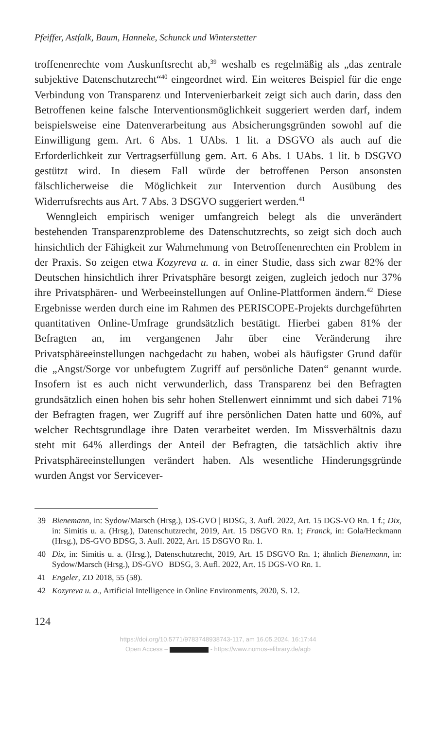Pfeiffer, Astfalk, Baum, Hanneke, Schunck und Winterstetter
troffenenrechte vom Auskunftsrecht ab,<sup>39</sup> weshalb es regelmäßig als „das zentrale subjektive Datenschutzrecht“<sup>40</sup> eingeordnet wird. Ein weiteres Beispiel für die enge Verbindung von Transparenz und Intervenierbarkeit zeigt sich auch darin, dass den Betroffenen keine falsche Interventionsmöglichkeit suggeriert werden darf, indem beispielsweise eine Datenverarbeitung aus Absicherungsgründen sowohl auf die Einwilligung gem. Art. 6 Abs. 1 UAbs. 1 lit. a DSGVO als auch auf die Erforderlichkeit zur Vertragserfüllung gem. Art. 6 Abs. 1 UAbs. 1 lit. b DSGVO gestützt wird. In diesem Fall würde der betroffenen Person ansonsten fälschlicherweise die Möglichkeit zur Intervention durch Ausübung des Widerrufsrechts aus Art. 7 Abs. 3 DSGVO suggeriert werden.<sup>41</sup>
Wenngleich empirisch weniger umfangreich belegt als die unverändert bestehenden Transparenzprobleme des Datenschutzrechts, so zeigt sich doch auch hinsichtlich der Fähigkeit zur Wahrnehmung von Betroffenenrechten ein Problem in der Praxis. So zeigen etwa Kozyreva u. a. in einer Studie, dass sich zwar 82% der Deutschen hinsichtlich ihrer Privatsphäre besorgt zeigen, zugleich jedoch nur 37% ihre Privatsphären- und Werbeeinstellungen auf Online-Plattformen ändern.<sup>42</sup> Diese Ergebnisse werden durch eine im Rahmen des PERISCOPE-Projekts durchgeführten quantitativen Online-Umfrage grundsätzlich bestätigt. Hierbei gaben 81% der Befragten an, im vergangenen Jahr über eine Veränderung ihre Privatsphäreeinstellungen nachgedacht zu haben, wobei als häufigster Grund dafür die „Angst/Sorge vor unbefugtem Zugriff auf persönliche Daten“ genannt wurde. Insofern ist es auch nicht verwunderlich, dass Transparenz bei den Befragten grundsätzlich einen hohen bis sehr hohen Stellenwert einnimmt und sich dabei 71% der Befragten fragen, wer Zugriff auf ihre persönlichen Daten hatte und 60%, auf welcher Rechtsgrundlage ihre Daten verarbeitet werden. Im Missverhältnis dazu steht mit 64% allerdings der Anteil der Befragten, die tatsächlich aktiv ihre Privatsphäreeinstellungen verändert haben. Als wesentliche Hinderungsgründe wurden Angst vor Servicever-
39 Bienemann, in: Sydow/Marsch (Hrsg.), DS-GVO | BDSG, 3. Aufl. 2022, Art. 15 DGS-VO Rn. 1 f.; Dix, in: Simitis u. a. (Hrsg.), Datenschutzrecht, 2019, Art. 15 DSGVO Rn. 1; Franck, in: Gola/Heckmann (Hrsg.), DS-GVO BDSG, 3. Aufl. 2022, Art. 15 DSGVO Rn. 1.
40 Dix, in: Simitis u. a. (Hrsg.), Datenschutzrecht, 2019, Art. 15 DSGVO Rn. 1; ähnlich Bienemann, in: Sydow/Marsch (Hrsg.), DS-GVO | BDSG, 3. Aufl. 2022, Art. 15 DGS-VO Rn. 1.
41 Engeler, ZD 2018, 55 (58).
42 Kozyreva u. a., Artificial Intelligence in Online Environments, 2020, S. 12.
124
https://doi.org/10.5771/9783748938743-117, am 16.05.2024, 16:17:44
Open Access – - https://www.nomos-elibrary.de/agb